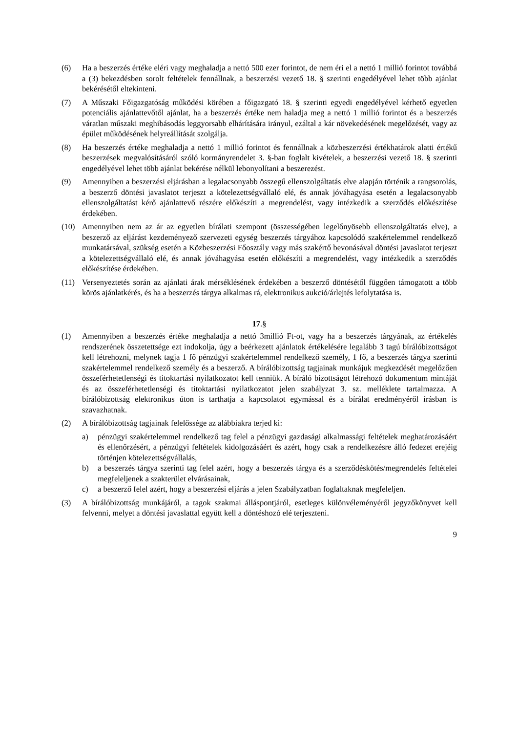(6) Ha a beszerzés értéke eléri vagy meghaladja a nettó 500 ezer forintot, de nem éri el a nettó 1 millió forintot továbbá a (3) bekezdésben sorolt feltételek fennállnak, a beszerzési vezető 18. § szerinti engedélyével lehet több ajánlat bekérésétől eltekinteni.
(7) A Műszaki Főigazgatóság működési körében a főigazgató 18. § szerinti egyedi engedélyével kérhető egyetlen potenciális ajánlattevőtől ajánlat, ha a beszerzés értéke nem haladja meg a nettó 1 millió forintot és a beszerzés váratlan műszaki meghibásodás leggyorsabb elhárítására irányul, ezáltal a kár növekedésének megelőzését, vagy az épület működésének helyreállítását szolgálja.
(8) Ha beszerzés értéke meghaladja a nettó 1 millió forintot és fennállnak a közbeszerzési értékhatárok alatti értékű beszerzések megvalósításáról szóló kormányrendelet 3. §-ban foglalt kivételek, a beszerzési vezető 18. § szerinti engedélyével lehet több ajánlat bekérése nélkül lebonyolítani a beszerezést.
(9) Amennyiben a beszerzési eljárásban a legalacsonyabb összegű ellenszolgáltatás elve alapján történik a rangsorolás, a beszerző döntési javaslatot terjeszt a kötelezettségvállaló elé, és annak jóváhagyása esetén a legalacsonyabb ellenszolgáltatást kérő ajánlattevő részére előkészíti a megrendelést, vagy intézkedik a szerződés előkészítése érdekében.
(10) Amennyiben nem az ár az egyetlen bírálati szempont (összességében legelőnyösebb ellenszolgáltatás elve), a beszerző az eljárást kezdeményező szervezeti egység beszerzés tárgyához kapcsolódó szakértelemmel rendelkező munkatársával, szükség esetén a Közbeszerzési Főosztály vagy más szakértő bevonásával döntési javaslatot terjeszt a kötelezettségvállaló elé, és annak jóváhagyása esetén előkészíti a megrendelést, vagy intézkedik a szerződés előkészítése érdekében.
(11) Versenyeztetés során az ajánlati árak mérséklésének érdekében a beszerző döntésétől függően támogatott a több körös ajánlatkérés, és ha a beszerzés tárgya alkalmas rá, elektronikus aukció/árlejtés lefolytatása is.
17.§
(1) Amennyiben a beszerzés értéke meghaladja a nettó 3millió Ft-ot, vagy ha a beszerzés tárgyának, az értékelés rendszerének összetettsége ezt indokolja, úgy a beérkezett ajánlatok értékelésére legalább 3 tagú bírálóbizottságot kell létrehozni, melynek tagja 1 fő pénzügyi szakértelemmel rendelkező személy, 1 fő, a beszerzés tárgya szerinti szakértelemmel rendelkező személy és a beszerző. A bírálóbizottság tagjainak munkájuk megkezdését megelőzően összeférhetetlenségi és titoktartási nyilatkozatot kell tenniük. A bíráló bizottságot létrehozó dokumentum mintáját és az összeférhetetlenségi és titoktartási nyilatkozatot jelen szabályzat 3. sz. melléklete tartalmazza. A bírálóbizottság elektronikus úton is tarthatja a kapcsolatot egymással és a bírálat eredményéről írásban is szavazhatnak.
(2) A bírálóbizottság tagjainak felelőssége az alábbiakra terjed ki:
a) pénzügyi szakértelemmel rendelkező tag felel a pénzügyi gazdasági alkalmassági feltételek meghatározásáért és ellenőrzésért, a pénzügyi feltételek kidolgozásáért és azért, hogy csak a rendelkezésre álló fedezet erejéig történjen kötelezettségvállalás,
b) a beszerzés tárgya szerinti tag felel azért, hogy a beszerzés tárgya és a szerződéskötés/megrendelés feltételei megfeleljenek a szakterület elvárásainak,
c) a beszerző felel azért, hogy a beszerzési eljárás a jelen Szabályzatban foglaltaknak megfeleljen.
(3) A bírálóbizottság munkájáról, a tagok szakmai álláspontjáról, esetleges különvéleményéről jegyzőkönyvet kell felvenni, melyet a döntési javaslattal együtt kell a döntéshozó elé terjeszteni.
9